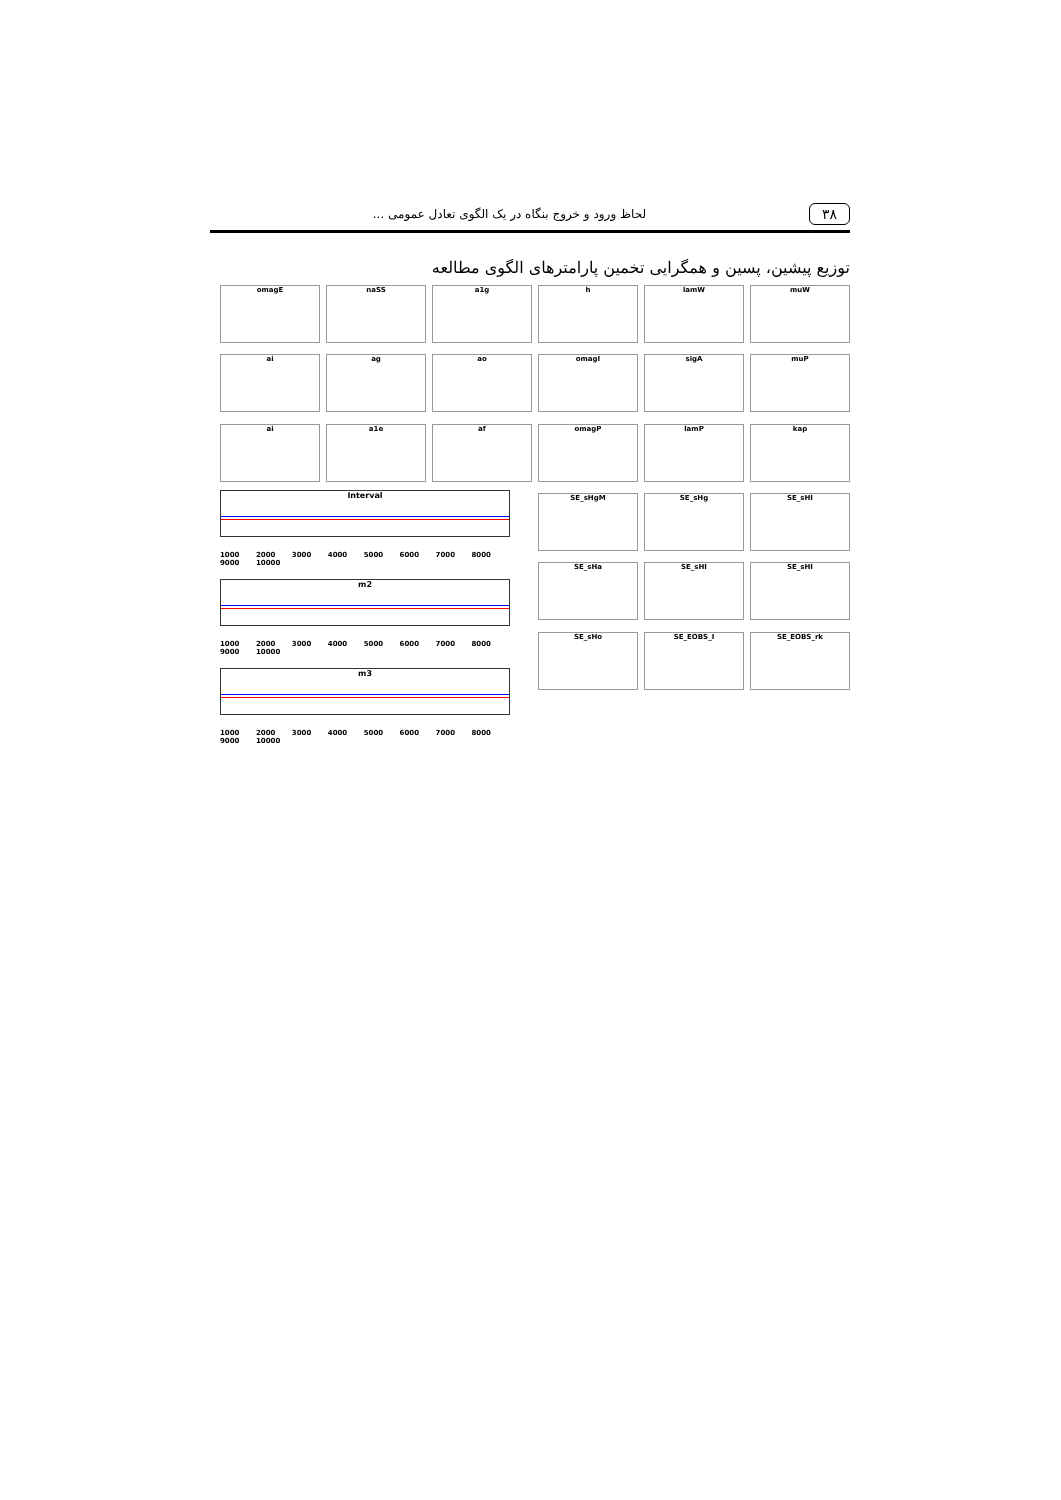۳۸
لحاظ ورود و خروج بنگاه در یک الگوی تعادل عمومی ...
توزیع پیشین، پسین و همگرایی تخمین پارامترهای الگوی مطالعه
omagE
naSS
a1g
h
lamW
muW
ai
ag
ao
omagI
sigA
muP
ai
a1e
af
omagP
lamP
kap
SE_sHgM
SE_sHg
SE_sHI
SE_sHa
SE_sHI
SE_sHI
SE_sHo
SE_EOBS_I
SE_EOBS_rk
Interval
1000 2000 3000 4000 5000 6000 7000 8000 9000 10000
m2
1000 2000 3000 4000 5000 6000 7000 8000 9000 10000
m3
1000 2000 3000 4000 5000 6000 7000 8000 9000 10000